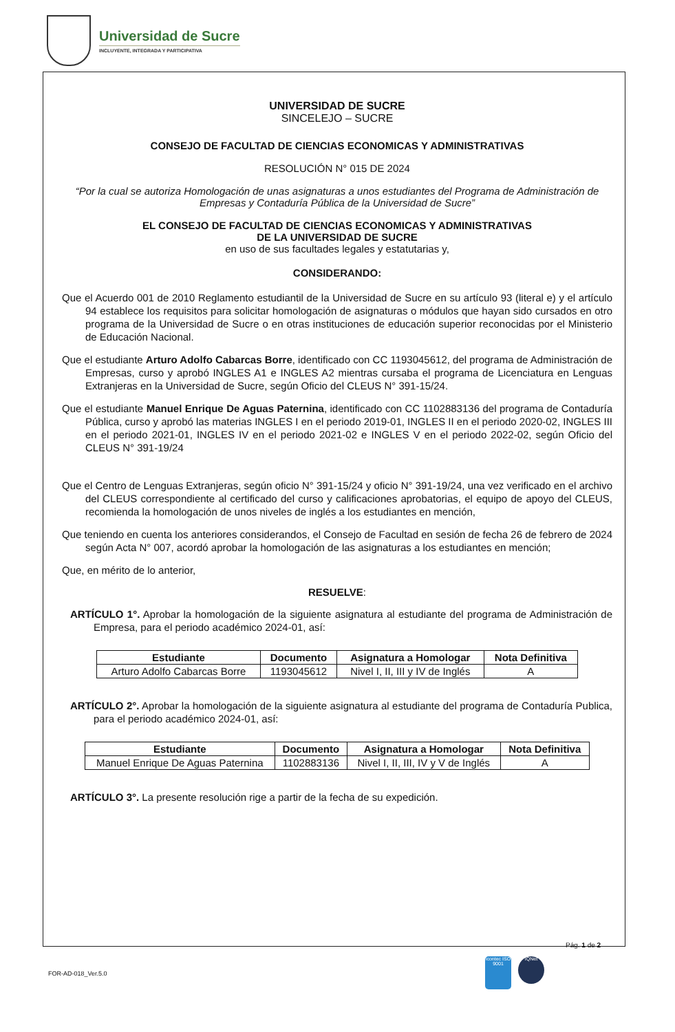Universidad de Sucre
INCLUYENTE, INTEGRADA Y PARTICIPATIVA
UNIVERSIDAD DE SUCRE
SINCELEJO – SUCRE
CONSEJO DE FACULTAD DE CIENCIAS ECONOMICAS Y ADMINISTRATIVAS
RESOLUCIÓN N° 015 DE 2024
“Por la cual se autoriza Homologación de unas asignaturas a unos estudiantes del Programa de Administración de Empresas y Contaduría Pública de la Universidad de Sucre”
EL CONSEJO DE FACULTAD DE CIENCIAS ECONOMICAS Y ADMINISTRATIVAS
DE LA UNIVERSIDAD DE SUCRE
en uso de sus facultades legales y estatutarias y,
CONSIDERANDO:
Que el Acuerdo 001 de 2010 Reglamento estudiantil de la Universidad de Sucre en su artículo 93 (literal e) y el artículo 94 establece los requisitos para solicitar homologación de asignaturas o módulos que hayan sido cursados en otro programa de la Universidad de Sucre o en otras instituciones de educación superior reconocidas por el Ministerio de Educación Nacional.
Que el estudiante Arturo Adolfo Cabarcas Borre, identificado con CC 1193045612, del programa de Administración de Empresas, curso y aprobó INGLES A1 e INGLES A2 mientras cursaba el programa de Licenciatura en Lenguas Extranjeras en la Universidad de Sucre, según Oficio del CLEUS N° 391-15/24.
Que el estudiante Manuel Enrique De Aguas Paternina, identificado con CC 1102883136 del programa de Contaduría Pública, curso y aprobó las materias INGLES I en el periodo 2019-01, INGLES II en el periodo 2020-02, INGLES III en el periodo 2021-01, INGLES IV en el periodo 2021-02 e INGLES V en el periodo 2022-02, según Oficio del CLEUS N° 391-19/24
Que el Centro de Lenguas Extranjeras, según oficio N° 391-15/24 y oficio N° 391-19/24, una vez verificado en el archivo del CLEUS correspondiente al certificado del curso y calificaciones aprobatorias, el equipo de apoyo del CLEUS, recomienda la homologación de unos niveles de inglés a los estudiantes en mención,
Que teniendo en cuenta los anteriores considerandos, el Consejo de Facultad en sesión de fecha 26 de febrero de 2024 según Acta N° 007, acordó aprobar la homologación de las asignaturas a los estudiantes en mención;
Que, en mérito de lo anterior,
RESUELVE:
ARTÍCULO 1°. Aprobar la homologación de la siguiente asignatura al estudiante del programa de Administración de Empresa, para el periodo académico 2024-01, así:
| Estudiante | Documento | Asignatura a Homologar | Nota Definitiva |
| --- | --- | --- | --- |
| Arturo Adolfo Cabarcas Borre | 1193045612 | Nivel I, II, III y IV de Inglés | A |
ARTÍCULO 2°. Aprobar la homologación de la siguiente asignatura al estudiante del programa de Contaduría Publica, para el periodo académico 2024-01, así:
| Estudiante | Documento | Asignatura a Homologar | Nota Definitiva |
| --- | --- | --- | --- |
| Manuel Enrique De Aguas Paternina | 1102883136 | Nivel I, II, III, IV y V de Inglés | A |
ARTÍCULO 3°. La presente resolución rige a partir de la fecha de su expedición.
Pág. 1 de 2
FOR-AD-018_Ver.5.0
icontec ISO 9001
IQNet